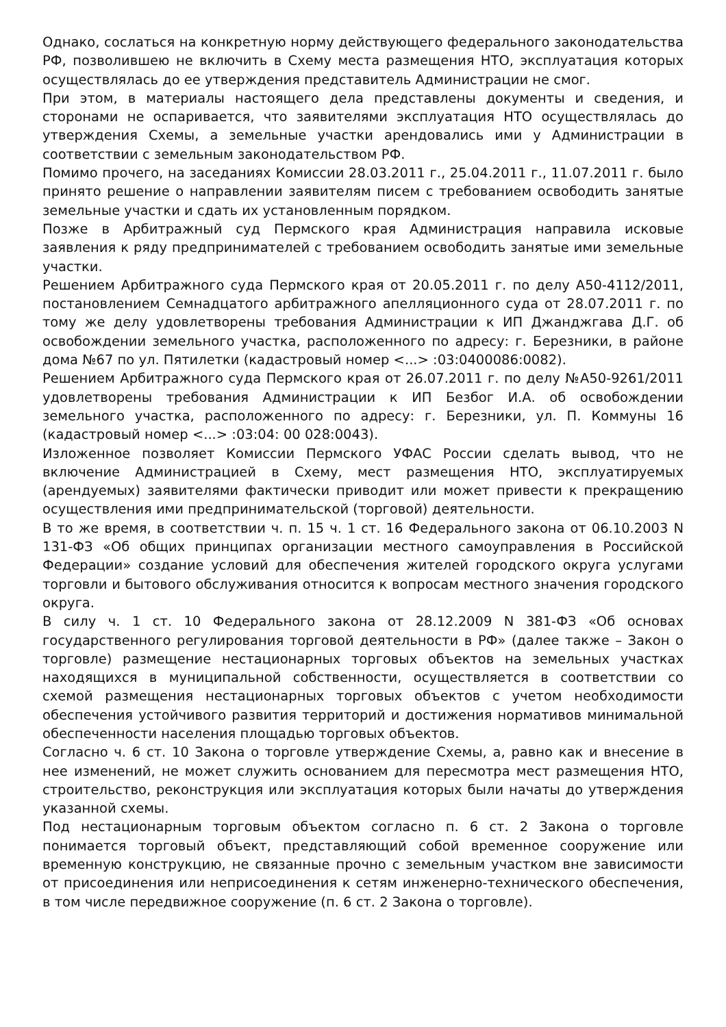Однако, сослаться на конкретную норму действующего федерального законодательства РФ, позволившею не включить в Схему места размещения НТО, эксплуатация которых осуществлялась до ее утверждения представитель Администрации не смог.
При этом, в материалы настоящего дела представлены документы и сведения, и сторонами не оспаривается, что заявителями эксплуатация НТО осуществлялась до утверждения Схемы, а земельные участки арендовались ими у Администрации в соответствии с земельным законодательством РФ.
Помимо прочего, на заседаниях Комиссии 28.03.2011 г., 25.04.2011 г., 11.07.2011 г. было принято решение о направлении заявителям писем с требованием освободить занятые земельные участки и сдать их установленным порядком.
Позже в Арбитражный суд Пермского края Администрация направила исковые заявления к ряду предпринимателей с требованием освободить занятые ими земельные участки.
Решением Арбитражного суда Пермского края от 20.05.2011 г. по делу А50-4112/2011, постановлением Семнадцатого арбитражного апелляционного суда от 28.07.2011 г. по тому же делу удовлетворены требования Администрации к ИП Джанджгава Д.Г. об освобождении земельного участка, расположенного по адресу: г. Березники, в районе дома №67 по ул. Пятилетки (кадастровый номер <...> :03:0400086:0082).
Решением Арбитражного суда Пермского края от 26.07.2011 г. по делу №А50-9261/2011 удовлетворены требования Администрации к ИП Безбог И.А. об освобождении земельного участка, расположенного по адресу: г. Березники, ул. П. Коммуны 16 (кадастровый номер <...> :03:04: 00 028:0043).
Изложенное позволяет Комиссии Пермского УФАС России сделать вывод, что не включение Администрацией в Схему, мест размещения НТО, эксплуатируемых (арендуемых) заявителями фактически приводит или может привести к прекращению осуществления ими предпринимательской (торговой) деятельности.
В то же время, в соответствии ч. п. 15 ч. 1 ст. 16 Федерального закона от 06.10.2003 N 131-ФЗ «Об общих принципах организации местного самоуправления в Российской Федерации» создание условий для обеспечения жителей городского округа услугами торговли и бытового обслуживания относится к вопросам местного значения городского округа.
В силу ч. 1 ст. 10 Федерального закона от 28.12.2009 N 381-ФЗ «Об основах государственного регулирования торговой деятельности в РФ» (далее также – Закон о торговле) размещение нестационарных торговых объектов на земельных участках находящихся в муниципальной собственности, осуществляется в соответствии со схемой размещения нестационарных торговых объектов с учетом необходимости обеспечения устойчивого развития территорий и достижения нормативов минимальной обеспеченности населения площадью торговых объектов.
Согласно ч. 6 ст. 10 Закона о торговле утверждение Схемы, а, равно как и внесение в нее изменений, не может служить основанием для пересмотра мест размещения НТО, строительство, реконструкция или эксплуатация которых были начаты до утверждения указанной схемы.
Под нестационарным торговым объектом согласно п. 6 ст. 2 Закона о торговле понимается торговый объект, представляющий собой временное сооружение или временную конструкцию, не связанные прочно с земельным участком вне зависимости от присоединения или неприсоединения к сетям инженерно-технического обеспечения, в том числе передвижное сооружение (п. 6 ст. 2 Закона о торговле).